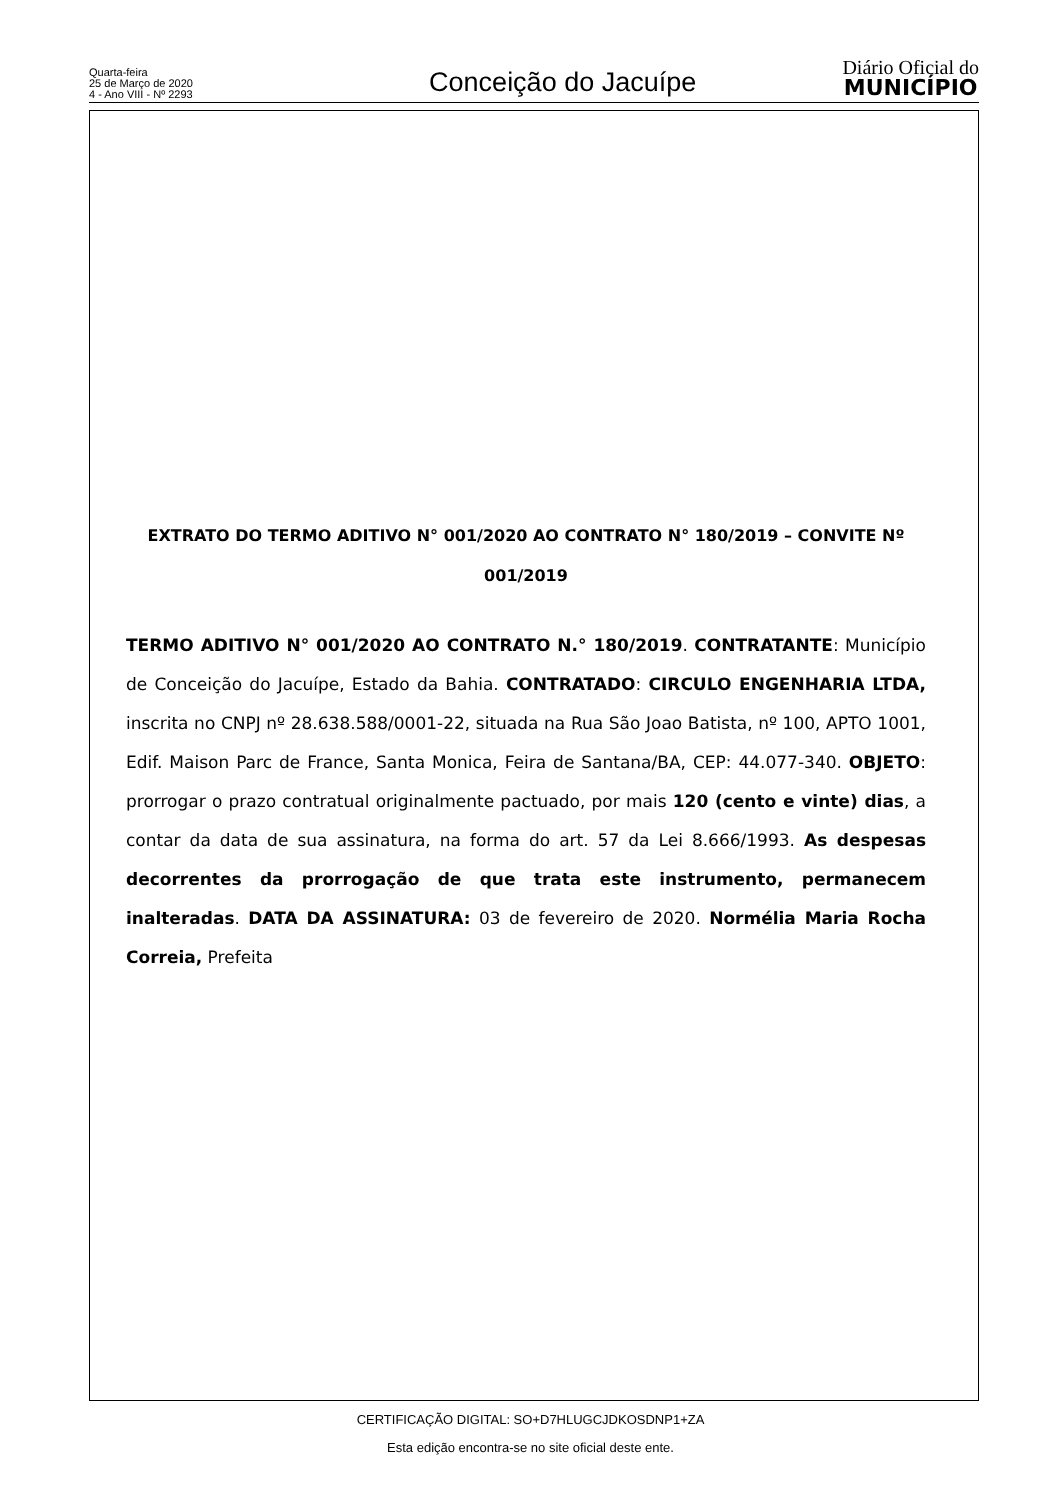Quarta-feira
25 de Março de 2020
4 - Ano VIII - Nº 2293
Conceição do Jacuípe
Diário Oficial do
MUNICÍPIO
EXTRATO DO TERMO ADITIVO N° 001/2020 AO CONTRATO N° 180/2019 – CONVITE Nº 001/2019
TERMO ADITIVO N° 001/2020 AO CONTRATO N.° 180/2019. CONTRATANTE: Município de Conceição do Jacuípe, Estado da Bahia. CONTRATADO: CIRCULO ENGENHARIA LTDA, inscrita no CNPJ nº 28.638.588/0001-22, situada na Rua São Joao Batista, nº 100, APTO 1001, Edif. Maison Parc de France, Santa Monica, Feira de Santana/BA, CEP: 44.077-340. OBJETO: prorrogar o prazo contratual originalmente pactuado, por mais 120 (cento e vinte) dias, a contar da data de sua assinatura, na forma do art. 57 da Lei 8.666/1993. As despesas decorrentes da prorrogação de que trata este instrumento, permanecem inalteradas. DATA DA ASSINATURA: 03 de fevereiro de 2020. Normélia Maria Rocha Correia, Prefeita
CERTIFICAÇÃO DIGITAL: SO+D7HLUGCJDKOSDNP1+ZA
Esta edição encontra-se no site oficial deste ente.